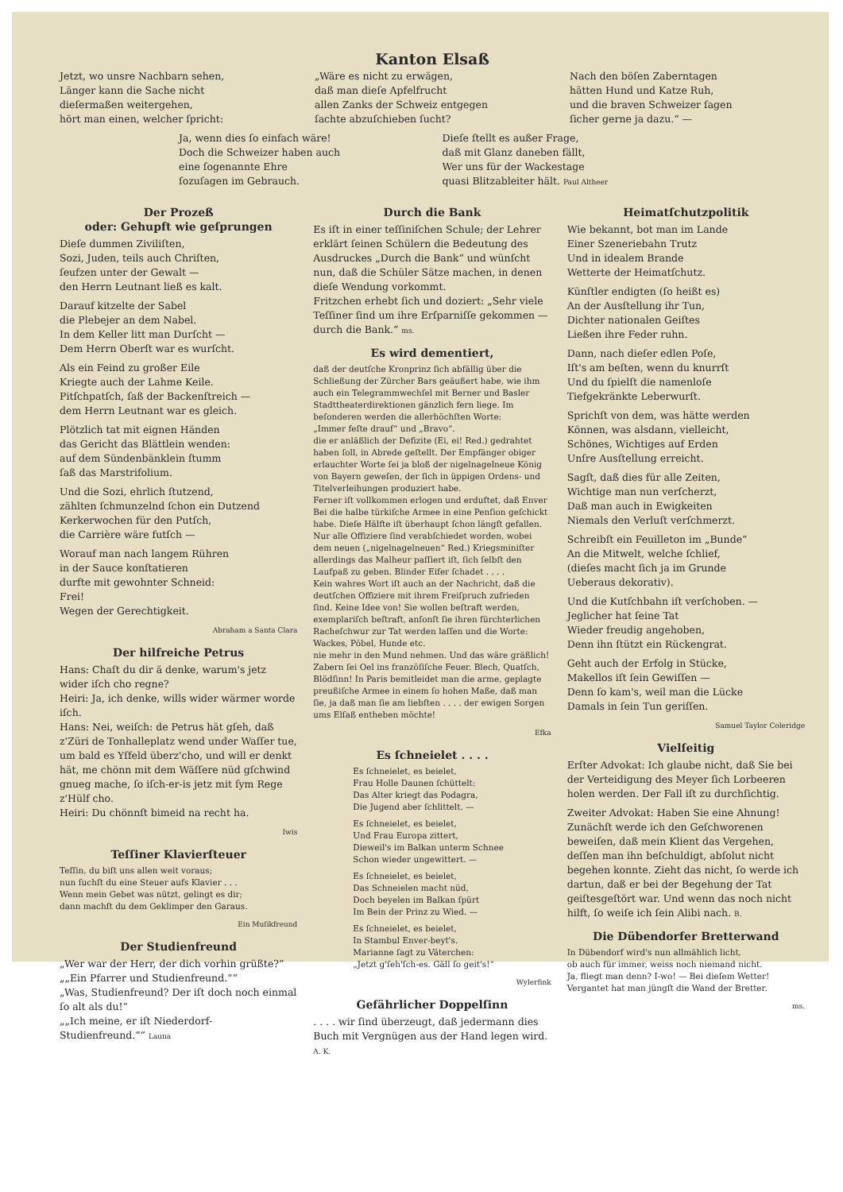Kanton Elsaß
Jetzt, wo unsre Nachbarn sehen,
Länger kann die Sache nicht
dieſermaßen weitergehen,
hört man einen, welcher ſpricht:
„Wäre es nicht zu erwägen,
daß man dieſe Apfelfrucht
allen Zanks der Schweiz entgegen
ſachte abzuſchieben ſucht?
Nach den böſen Zaberntagen
hätten Hund und Katze Ruh,
und die braven Schweizer ſagen
ſicher gerne ja dazu.“ —
Ja, wenn dies ſo einfach wäre!
Doch die Schweizer haben auch
eine ſogenannte Ehre
ſozuſagen im Gebrauch.
Dieſe ſtellt es außer Frage,
daß mit Glanz daneben fällt,
Wer uns für der Wackestage
quasi Blitzableiter hält. Paul Altheer
Der Prozeß
oder: Gehupft wie geſprungen
Dieſe dummen Ziviliſten,
Sozi, Juden, teils auch Chriſten,
ſeufzen unter der Gewalt —
den Herrn Leutnant ließ es kalt.
Darauf kitzelte der Sabel
die Plebejer an dem Nabel.
In dem Keller litt man Durſcht —
Dem Herrn Oberſt war es wurſcht.
Als ein Feind zu großer Eile
Kriegte auch der Lahme Keile.
Pitſchpatſch, ſaß der Backenſtreich —
dem Herrn Leutnant war es gleich.
Plötzlich tat mit eignen Händen
das Gericht das Blättlein wenden:
auf dem Sündenbänklein ſtumm
ſaß das Marstrifolium.
Und die Sozi, ehrlich ſtutzend,
zählten ſchmunzelnd ſchon ein Dutzend
Kerkerwochen für den Putſch,
die Carrière wäre futſch —
Worauf man nach langem Rühren
in der Sauce konſtatieren
durfte mit gewohnter Schneid:
Frei!
Wegen der Gerechtigkeit.
Abraham a Santa Clara
Der hilfreiche Petrus
Hans: Chaſt du dir ä denke, warum's jetz wider iſch cho regne?
Heiri: Ja, ich denke, wills wider wärmer worde iſch.
Hans: Nei, weiſch: de Petrus hät gſeh, daß z'Züri de Tonhalleplatz wend under Waſſer tue, um bald es Yſfeld überz'cho, und will er denkt hät, me chönn mit dem Wäſſere nüd gſchwind gnueg mache, ſo iſch-er-is jetz mit ſym Rege z'Hülf cho.
Heiri: Du chönnſt bimeid na recht ha.
Iwis
Teſſiner Klavierſteuer
Teſſin, du biſt uns allen weit voraus;
nun ſuchſt du eine Steuer aufs Klavier . . .
Wenn mein Gebet was nützt, gelingt es dir;
dann machſt du dem Geklimper den Garaus.
Ein Muſikfreund
Der Studienfreund
„Wer war der Herr, der dich vorhin grüßte?“
„„Ein Pfarrer und Studienfreund.““
„Was, Studienfreund? Der iſt doch noch einmal ſo alt als du!“
„„Ich meine, er iſt Niederdorf-Studienfreund.““ Launa
Durch die Bank
Es iſt in einer teſſiniſchen Schule; der Lehrer erklärt ſeinen Schülern die Bedeutung des Ausdruckes „Durch die Bank“ und wünſcht nun, daß die Schüler Sätze machen, in denen dieſe Wendung vorkommt.
Fritzchen erhebt ſich und doziert: „Sehr viele Teſſiner ſind um ihre Erſparniſſe gekommen — durch die Bank.“ ms.
Es wird dementiert,
daß der deutſche Kronprinz ſich abfällig über die Schließung der Zürcher Bars geäußert habe, wie ihm auch ein Telegrammwechſel mit Berner und Basler Stadttheaterdirektionen gänzlich fern liege. Im beſonderen werden die allerhöchſten Worte:
„Immer feſte drauf“ und „Bravo“.
die er anläßlich der Defizite (Ei, ei! Red.) gedrahtet haben ſoll, in Abrede geſtellt. Der Empfänger obiger erlauchter Worte ſei ja bloß der nigelnagelneue König von Bayern geweſen, der ſich in üppigen Ordens- und Titelverleihungen produziert habe.
Ferner iſt vollkommen erlogen und erduftet, daß Enver Bei die halbe türkiſche Armee in eine Penſion geſchickt habe. Dieſe Hälfte iſt überhaupt ſchon längſt gefallen. Nur alle Offiziere ſind verabſchiedet worden, wobei dem neuen („nigelnagelneuen“ Red.) Kriegsminiſter allerdings das Malheur paſſiert iſt, ſich ſelbſt den Laufpaß zu geben. Blinder Eifer ſchadet . . . .
Kein wahres Wort iſt auch an der Nachricht, daß die deutſchen Offiziere mit ihrem Freiſpruch zufrieden ſind. Keine Idee von! Sie wollen beſtraft werden, exemplariſch beſtraft, anſonſt ſie ihren fürchterlichen Racheſchwur zur Tat werden laſſen und die Worte:
Wackes, Pöbel, Hunde etc.
nie mehr in den Mund nehmen. Und das wäre gräßlich!
Zabern ſei Oel ins franzöſiſche Feuer. Blech, Quatſch, Blödſinn! In Paris bemitleidet man die arme, geplagte preußiſche Armee in einem ſo hohen Maße, daß man ſie, ja daß man ſie am liebſten . . . . der ewigen Sorgen ums Elſaß entheben möchte!
Efka
Es ſchneielet . . . .
Es ſchneielet, es beielet,
Frau Holle Daunen ſchüttelt:
Das Alter kriegt das Podagra,
Die Jugend aber ſchlittelt. —
Es ſchneielet, es beielet,
Und Frau Europa zittert,
Dieweil's im Balkan unterm Schnee
Schon wieder ungewittert. —
Es ſchneielet, es beielet,
Das Schneielen macht nüd,
Doch beyelen im Balkan ſpürt
Im Bein der Prinz zu Wied. —
Es ſchneielet, es beielet,
In Stambul Enver-beyt's.
Marianne ſagt zu Väterchen:
„Jetzt g'ſeh'ſch-es. Gäll ſo geit's!“
Wylerfink
Gefährlicher Doppelſinn
. . . . wir ſind überzeugt, daß jedermann dies Buch mit Vergnügen aus der Hand legen wird. A. K.
Heimatſchutzpolitik
Wie bekannt, bot man im Lande
Einer Szeneriebahn Trutz
Und in idealem Brande
Wetterte der Heimatſchutz.
Künſtler endigten (ſo heißt es)
An der Ausſtellung ihr Tun,
Dichter nationalen Geiſtes
Ließen ihre Feder ruhn.
Dann, nach dieſer edlen Poſe,
Iſt's am beſten, wenn du knurrſt
Und du ſpielſt die namenloſe
Tiefgekränkte Leberwurſt.
Sprichſt von dem, was hätte werden
Können, was alsdann, vielleicht,
Schönes, Wichtiges auf Erden
Unſre Ausſtellung erreicht.
Sagſt, daß dies für alle Zeiten,
Wichtige man nun verſcherzt,
Daß man auch in Ewigkeiten
Niemals den Verluſt verſchmerzt.
Schreibſt ein Feuilleton im „Bunde“
An die Mitwelt, welche ſchlief,
(dieſes macht ſich ja im Grunde
Ueberaus dekorativ).
Und die Kutſchbahn iſt verſchoben. —
Jeglicher hat ſeine Tat
Wieder freudig angehoben,
Denn ihn ſtützt ein Rückengrat.
Geht auch der Erfolg in Stücke,
Makellos iſt ſein Gewiſſen —
Denn ſo kam's, weil man die Lücke
Damals in ſein Tun geriſſen.
Samuel Taylor Coleridge
Vielſeitig
Erſter Advokat: Ich glaube nicht, daß Sie bei der Verteidigung des Meyer ſich Lorbeeren holen werden. Der Fall iſt zu durchſichtig.
Zweiter Advokat: Haben Sie eine Ahnung! Zunächſt werde ich den Geſchworenen beweiſen, daß mein Klient das Vergehen, deſſen man ihn beſchuldigt, abſolut nicht begehen konnte. Zieht das nicht, ſo werde ich dartun, daß er bei der Begehung der Tat geiſtesgeſtört war. Und wenn das noch nicht hilft, ſo weiſe ich ſein Alibi nach. B.
Die Dübendorfer Bretterwand
In Dübendorf wird's nun allmählich licht,
ob auch für immer, weiss noch niemand nicht.
Ja, fliegt man denn? I-wo! — Bei dieſem Wetter!
Vergantet hat man jüngſt die Wand der Bretter.
ms.